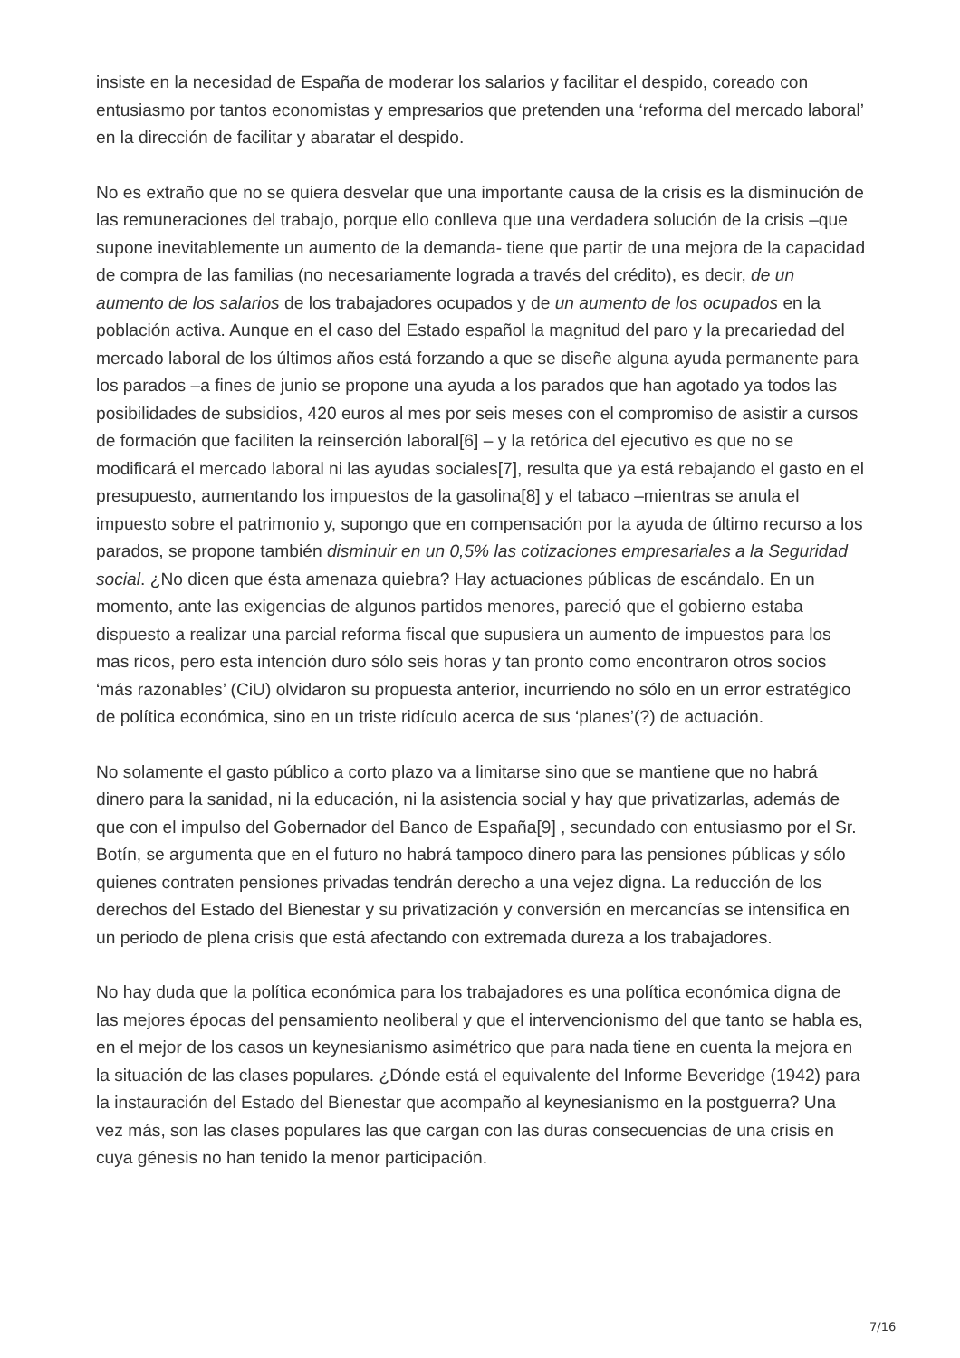insiste en la necesidad de España de moderar los salarios y facilitar el despido, coreado con entusiasmo por tantos economistas y empresarios que pretenden una ‘reforma del mercado laboral’ en la dirección de facilitar y abaratar el despido.
No es extraño que no se quiera desvelar que una importante causa de la crisis es la disminución de las remuneraciones del trabajo, porque ello conlleva que una verdadera solución de la crisis –que supone inevitablemente un aumento de la demanda- tiene que partir de una mejora de la capacidad de compra de las familias (no necesariamente lograda a través del crédito), es decir, de un aumento de los salarios de los trabajadores ocupados y de un aumento de los ocupados en la población activa. Aunque en el caso del Estado español la magnitud del paro y la precariedad del mercado laboral de los últimos años está forzando a que se diseñe alguna ayuda permanente para los parados –a fines de junio se propone una ayuda a los parados que han agotado ya todos las posibilidades de subsidios, 420 euros al mes por seis meses con el compromiso de asistir a cursos de formación que faciliten la reinserción laboral[6] – y la retórica del ejecutivo es que no se modificará el mercado laboral ni las ayudas sociales[7], resulta que ya está rebajando el gasto en el presupuesto, aumentando los impuestos de la gasolina[8] y el tabaco –mientras se anula el impuesto sobre el patrimonio y, supongo que en compensación por la ayuda de último recurso a los parados, se propone también disminuir en un 0,5% las cotizaciones empresariales a la Seguridad social. ¿No dicen que ésta amenaza quiebra? Hay actuaciones públicas de escándalo. En un momento, ante las exigencias de algunos partidos menores, pareció que el gobierno estaba dispuesto a realizar una parcial reforma fiscal que supusiera un aumento de impuestos para los mas ricos, pero esta intención duro sólo seis horas y tan pronto como encontraron otros socios ‘más razonables’ (CiU) olvidaron su propuesta anterior, incurriendo no sólo en un error estratégico de política económica, sino en un triste ridículo acerca de sus ‘planes’(?) de actuación.
No solamente el gasto público a corto plazo va a limitarse sino que se mantiene que no habrá dinero para la sanidad, ni la educación, ni la asistencia social y hay que privatizarlas, además de que con el impulso del Gobernador del Banco de España[9] , secundado con entusiasmo por el Sr. Botín, se argumenta que en el futuro no habrá tampoco dinero para las pensiones públicas y sólo quienes contraten pensiones privadas tendrán derecho a una vejez digna. La reducción de los derechos del Estado del Bienestar y su privatización y conversión en mercancías se intensifica en un periodo de plena crisis que está afectando con extremada dureza a los trabajadores.
No hay duda que la política económica para los trabajadores es una política económica digna de las mejores épocas del pensamiento neoliberal y que el intervencionismo del que tanto se habla es, en el mejor de los casos un keynesianismo asimétrico que para nada tiene en cuenta la mejora en la situación de las clases populares. ¿Dónde está el equivalente del Informe Beveridge (1942) para la instauración del Estado del Bienestar que acompaño al keynesianismo en la postguerra? Una vez más, son las clases populares las que cargan con las duras consecuencias de una crisis en cuya génesis no han tenido la menor participación.
7/16